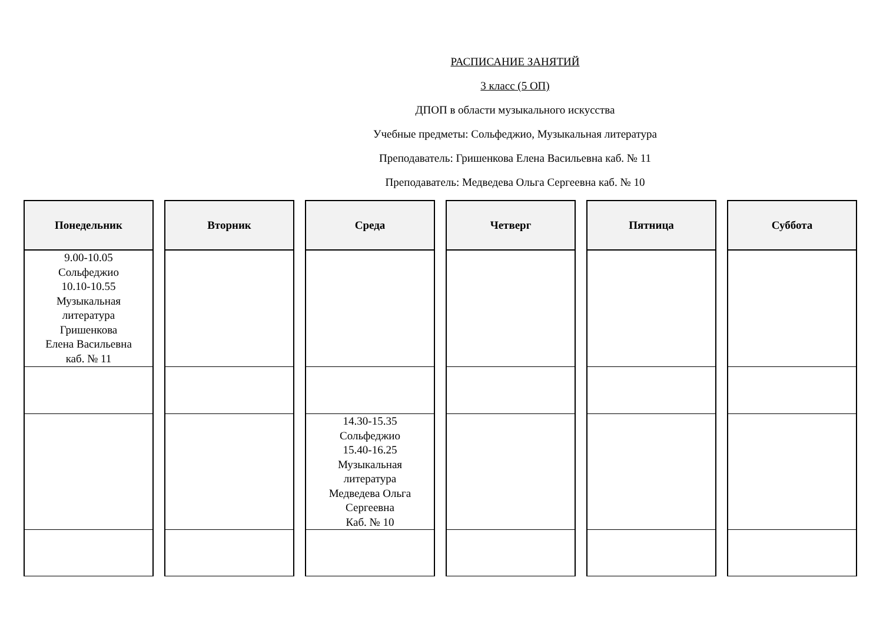РАСПИСАНИЕ ЗАНЯТИЙ
3 класс (5 ОП)
ДПОП в области музыкального искусства
Учебные предметы: Сольфеджио, Музыкальная литература
Преподаватель: Гришенкова Елена Васильевна каб. № 11
Преподаватель: Медведева Ольга Сергеевна каб. № 10
| Понедельник |
| --- |
| 9.00-10.05 Сольфеджио 10.10-10.55 Музыкальная литература Гришенкова Елена Васильевна каб. № 11 |
| Вторник |
| --- |
| Среда |
| --- |
| 14.30-15.35 Сольфеджио 15.40-16.25 Музыкальная литература Медведева Ольга Сергеевна Каб. № 10 |
| Четверг |
| --- |
| Пятница |
| --- |
| Суббота |
| --- |